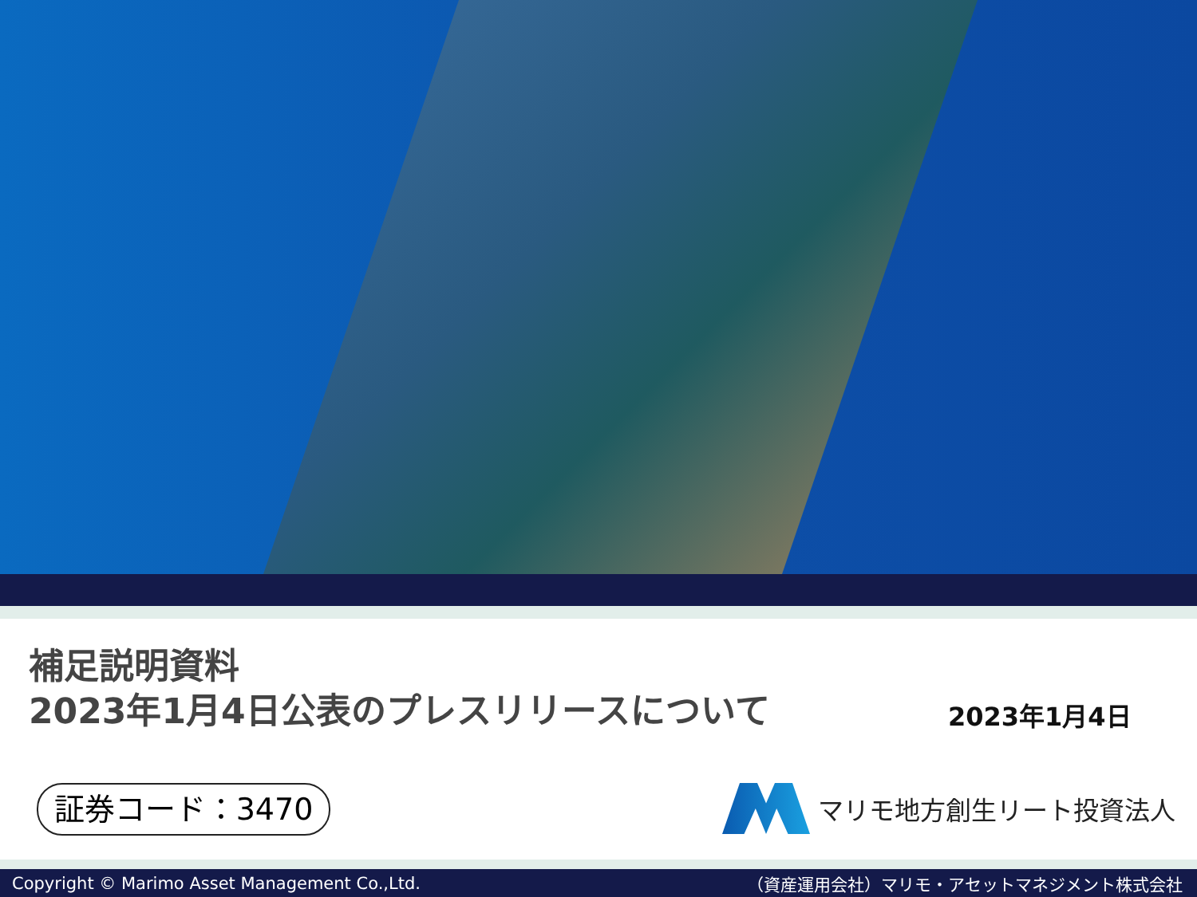補足説明資料
2023年1月4日公表のプレスリリースについて
2023年1月4日
証券コード：3470 マリモ地方創生リート投資法人
Copyright © Marimo Asset Management Co.,Ltd. （資産運用会社）マリモ・アセットマネジメント株式会社